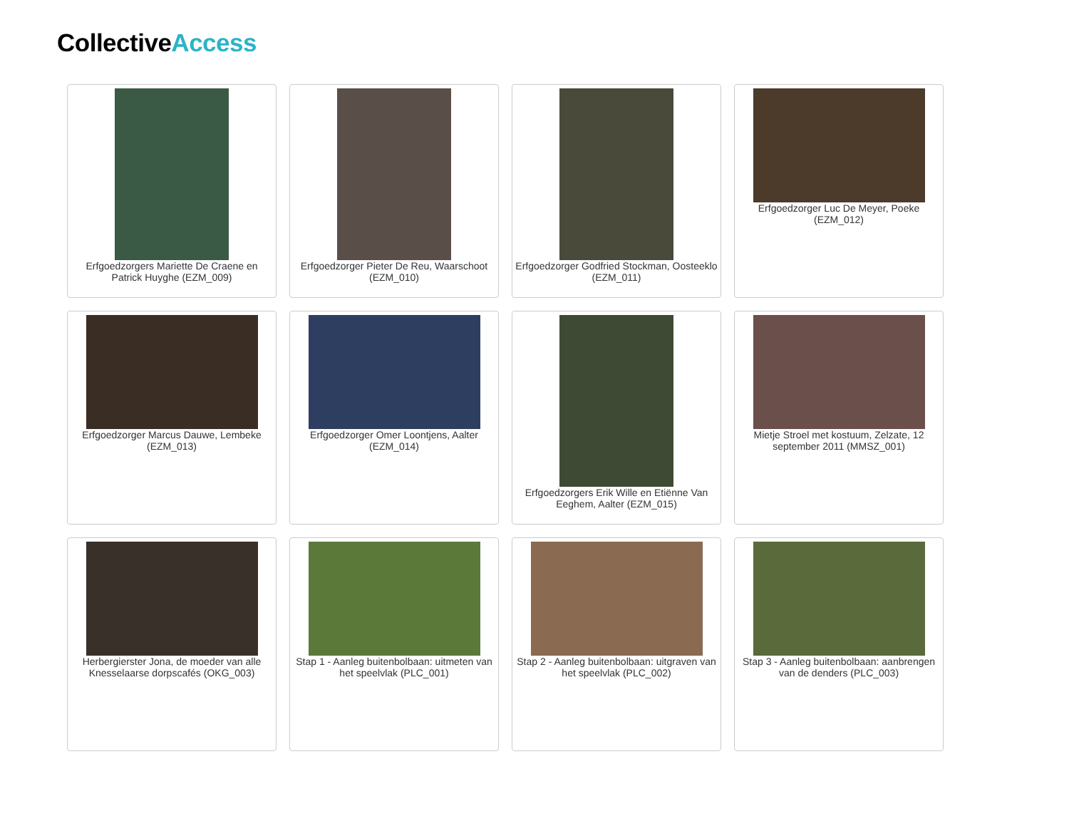CollectiveAccess
Erfgoedzorgers Mariette De Craene en Patrick Huyghe (EZM_009)
Erfgoedzorger Pieter De Reu, Waarschoot (EZM_010)
Erfgoedzorger Godfried Stockman, Oosteeklo (EZM_011)
Erfgoedzorger Luc De Meyer, Poeke (EZM_012)
Erfgoedzorger Marcus Dauwe, Lembeke (EZM_013)
Erfgoedzorger Omer Loontjens, Aalter (EZM_014)
Erfgoedzorgers Erik Wille en Etiënne Van Eeghem, Aalter (EZM_015)
Mietje Stroel met kostuum, Zelzate, 12 september 2011 (MMSZ_001)
Herbergierster Jona, de moeder van alle Knesselaarse dorpscafés (OKG_003)
Stap 1 - Aanleg buitenbolbaan: uitmeten van het speelvlak (PLC_001)
Stap 2 - Aanleg buitenbolbaan: uitgraven van het speelvlak (PLC_002)
Stap 3 - Aanleg buitenbolbaan: aanbrengen van de denders (PLC_003)